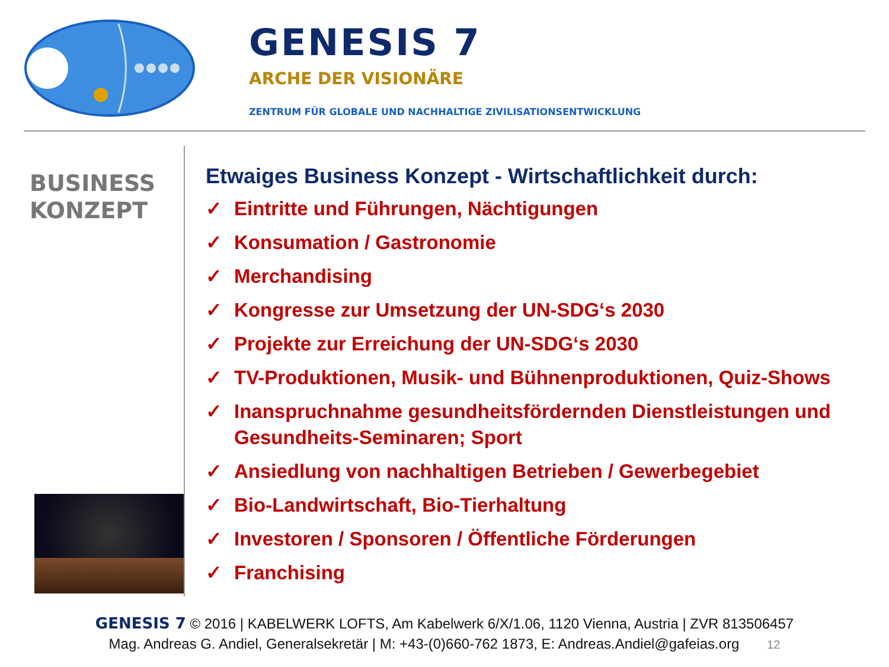GENESIS 7
ARCHE DER VISIONÄRE
ZENTRUM FÜR GLOBALE UND NACHHALTIGE ZIVILISATIONSENTWICKLUNG
BUSINESS
KONZEPT
Etwaiges Business Konzept - Wirtschaftlichkeit durch:
✓ Eintritte und Führungen, Nächtigungen
✓ Konsumation / Gastronomie
✓ Merchandising
✓ Kongresse zur Umsetzung der UN-SDG‘s 2030
✓ Projekte zur Erreichung der UN-SDG‘s 2030
✓ TV-Produktionen, Musik- und Bühnenproduktionen, Quiz-Shows
✓ Inanspruchnahme gesundheitsfördernden Dienstleistungen und Gesundheits-Seminaren; Sport
✓ Ansiedlung von nachhaltigen Betrieben / Gewerbegebiet
✓ Bio-Landwirtschaft, Bio-Tierhaltung
✓ Investoren / Sponsoren / Öffentliche Förderungen
✓ Franchising
GENESIS 7 © 2016 | KABELWERK LOFTS, Am Kabelwerk 6/X/1.06, 1120 Vienna, Austria | ZVR 813506457
Mag. Andreas G. Andiel, Generalsekretär | M: +43-(0)660-762 1873, E: Andreas.Andiel@gafeias.org 12